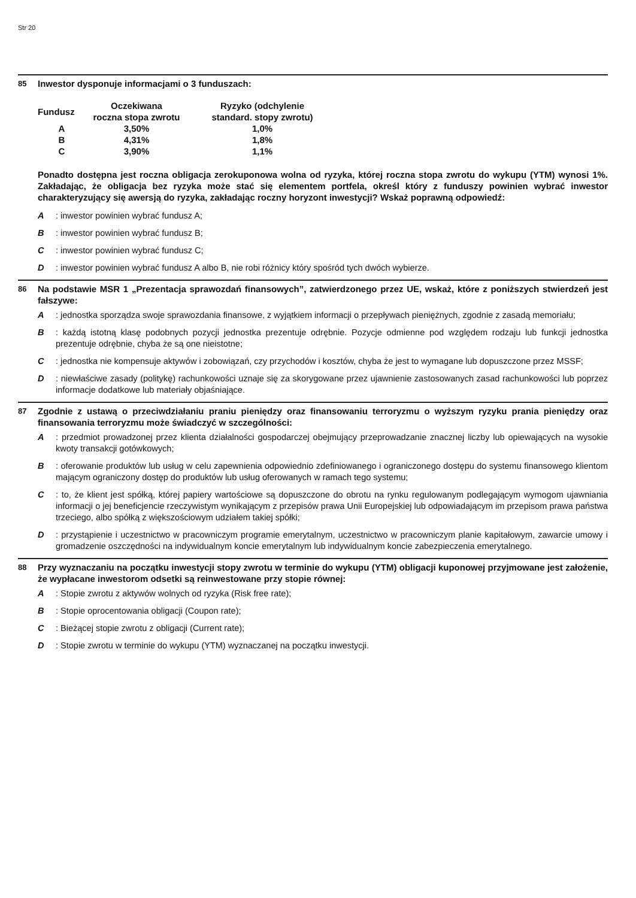Str 20
85
Inwestor dysponuje informacjami o 3 funduszach:
| Fundusz | Oczekiwana roczna stopa zwrotu | Ryzyko (odchylenie standard. stopy zwrotu) |
| --- | --- | --- |
| A | 3,50% | 1,0% |
| B | 4,31% | 1,8% |
| C | 3,90% | 1,1% |
Ponadto dostępna jest roczna obligacja zerokuponowa wolna od ryzyka, której roczna stopa zwrotu do wykupu (YTM) wynosi 1%. Zakładając, że obligacja bez ryzyka może stać się elementem portfela, określ który z funduszy powinien wybrać inwestor charakteryzujący się awersją do ryzyka, zakładając roczny horyzont inwestycji? Wskaż poprawną odpowiedź:
A : inwestor powinien wybrać fundusz A;
B : inwestor powinien wybrać fundusz B;
C : inwestor powinien wybrać fundusz C;
D : inwestor powinien wybrać fundusz A albo B, nie robi różnicy który spośród tych dwóch wybierze.
86
Na podstawie MSR 1 „Prezentacja sprawozdań finansowych”, zatwierdzonego przez UE, wskaż, które z poniższych stwierdzeń jest fałszywe:
A : jednostka sporządza swoje sprawozdania finansowe, z wyjątkiem informacji o przepływach pieniężnych, zgodnie z zasadą memoriału;
B : każdą istotną klasę podobnych pozycji jednostka prezentuje odrębnie. Pozycje odmienne pod względem rodzaju lub funkcji jednostka prezentuje odrębnie, chyba że są one nieistotne;
C : jednostka nie kompensuje aktywów i zobowiązań, czy przychodów i kosztów, chyba że jest to wymagane lub dopuszczone przez MSSF;
D : niewłaściwe zasady (politykę) rachunkowości uznaje się za skorygowane przez ujawnienie zastosowanych zasad rachunkowości lub poprzez informacje dodatkowe lub materiały objaśniające.
87
Zgodnie z ustawą o przeciwdziałaniu praniu pieniędzy oraz finansowaniu terroryzmu o wyższym ryzyku prania pieniędzy oraz finansowania terroryzmu może świadczyć w szczególności:
A : przedmiot prowadzonej przez klienta działalności gospodarczej obejmujący przeprowadzanie znacznej liczby lub opiewających na wysokie kwoty transakcji gotówkowych;
B : oferowanie produktów lub usług w celu zapewnienia odpowiednio zdefiniowanego i ograniczonego dostępu do systemu finansowego klientom mającym ograniczony dostęp do produktów lub usług oferowanych w ramach tego systemu;
C : to, że klient jest spółką, której papiery wartościowe są dopuszczone do obrotu na rynku regulowanym podlegającym wymogom ujawniania informacji o jej beneficjencie rzeczywistym wynikającym z przepisów prawa Unii Europejskiej lub odpowiadającym im przepisom prawa państwa trzeciego, albo spółką z większościowym udziałem takiej spółki;
D : przystąpienie i uczestnictwo w pracowniczym programie emerytalnym, uczestnictwo w pracowniczym planie kapitałowym, zawarcie umowy i gromadzenie oszczędności na indywidualnym koncie emerytalnym lub indywidualnym koncie zabezpieczenia emerytalnego.
88
Przy wyznaczaniu na początku inwestycji stopy zwrotu w terminie do wykupu (YTM) obligacji kuponowej przyjmowane jest założenie, że wypłacane inwestorom odsetki są reinwestowane przy stopie równej:
A : Stopie zwrotu z aktywów wolnych od ryzyka (Risk free rate);
B : Stopie oprocentowania obligacji (Coupon rate);
C : Bieżącej stopie zwrotu z obligacji (Current rate);
D : Stopie zwrotu w terminie do wykupu (YTM) wyznaczanej na początku inwestycji.